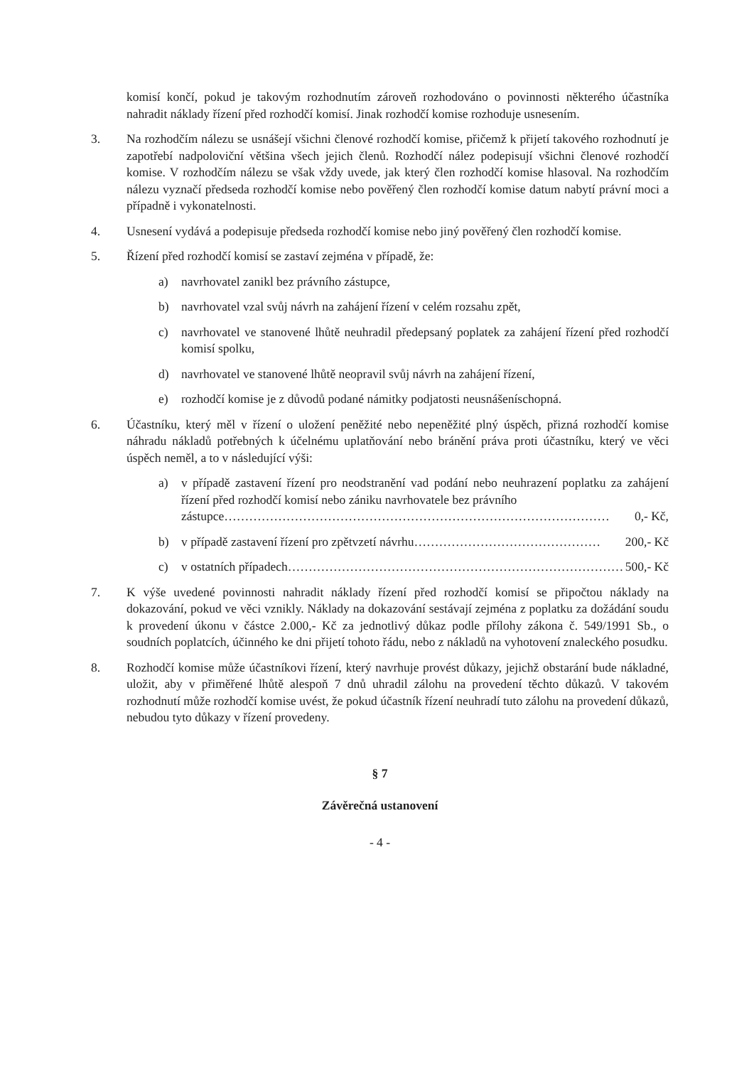komisí končí, pokud je takovým rozhodnutím zároveň rozhodováno o povinnosti některého účastníka nahradit náklady řízení před rozhodčí komisí. Jinak rozhodčí komise rozhoduje usnesením.
3. Na rozhodčím nálezu se usnášejí všichni členové rozhodčí komise, přičemž k přijetí takového rozhodnutí je zapotřebí nadpoloviční většina všech jejich členů. Rozhodčí nález podepisují všichni členové rozhodčí komise. V rozhodčím nálezu se však vždy uvede, jak který člen rozhodčí komise hlasoval. Na rozhodčím nálezu vyznačí předseda rozhodčí komise nebo pověřený člen rozhodčí komise datum nabytí právní moci a případně i vykonatelnosti.
4. Usnesení vydává a podepisuje předseda rozhodčí komise nebo jiný pověřený člen rozhodčí komise.
5. Řízení před rozhodčí komisí se zastaví zejména v případě, že:
a) navrhovatel zanikl bez právního zástupce,
b) navrhovatel vzal svůj návrh na zahájení řízení v celém rozsahu zpět,
c) navrhovatel ve stanovené lhůtě neuhradil předepsaný poplatek za zahájení řízení před rozhodčí komisí spolku,
d) navrhovatel ve stanovené lhůtě neopravil svůj návrh na zahájení řízení,
e) rozhodčí komise je z důvodů podané námitky podjatosti neusnášeníschopná.
6. Účastníku, který měl v řízení o uložení peněžité nebo nepeněžité plný úspěch, přizná rozhodčí komise náhradu nákladů potřebných k účelnému uplatňování nebo bránění práva proti účastníku, který ve věci úspěch neměl, a to v následující výši:
a) v případě zastavení řízení pro neodstranění vad podání nebo neuhrazení poplatku za zahájení řízení před rozhodčí komisí nebo zániku navrhovatele bez právního
zástupce………………………………………………………………………………… 0,- Kč,
b) v případě zastavení řízení pro zpětvzetí návrhu……………………………………… 200,- Kč
c) v ostatních případech……………………………………………………………………… 500,- Kč
7. K výše uvedené povinnosti nahradit náklady řízení před rozhodčí komisí se připočtou náklady na dokazování, pokud ve věci vznikly. Náklady na dokazování sestávají zejména z poplatku za dožádání soudu k provedení úkonu v částce 2.000,- Kč za jednotlivý důkaz podle přílohy zákona č. 549/1991 Sb., o soudních poplatcích, účinného ke dni přijetí tohoto řádu, nebo z nákladů na vyhotovení znaleckého posudku.
8. Rozhodčí komise může účastníkovi řízení, který navrhuje provést důkazy, jejichž obstarání bude nákladné, uložit, aby v přiměřené lhůtě alespoň 7 dnů uhradil zálohu na provedení těchto důkazů. V takovém rozhodnutí může rozhodčí komise uvést, že pokud účastník řízení neuhradí tuto zálohu na provedení důkazů, nebudou tyto důkazy v řízení provedeny.
§ 7
Závěrečná ustanovení
- 4 -